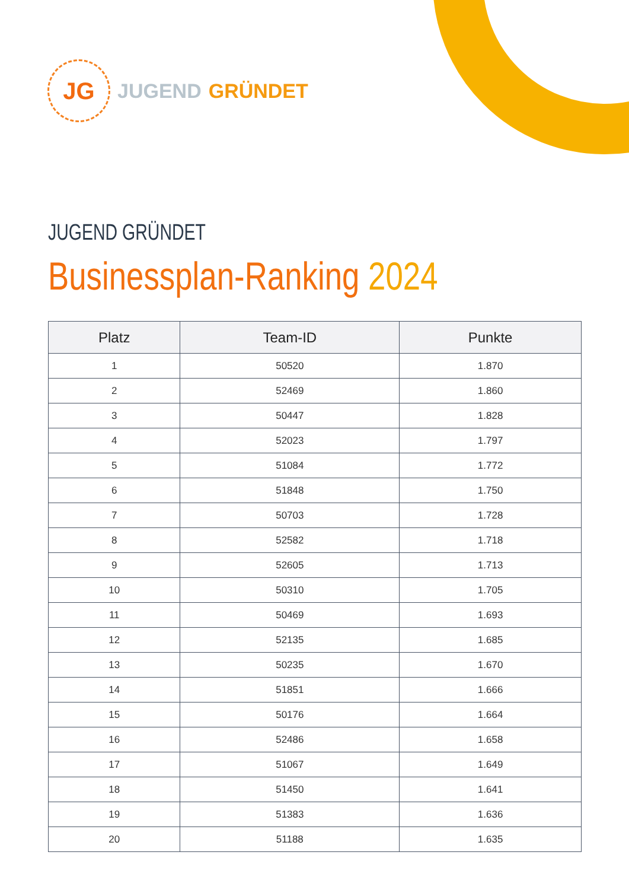JG
JUGEND GRÜNDET
JUGEND GRÜNDET
Businessplan-Ranking 2024
| Platz | Team-ID | Punkte |
| --- | --- | --- |
| 1 | 50520 | 1.870 |
| 2 | 52469 | 1.860 |
| 3 | 50447 | 1.828 |
| 4 | 52023 | 1.797 |
| 5 | 51084 | 1.772 |
| 6 | 51848 | 1.750 |
| 7 | 50703 | 1.728 |
| 8 | 52582 | 1.718 |
| 9 | 52605 | 1.713 |
| 10 | 50310 | 1.705 |
| 11 | 50469 | 1.693 |
| 12 | 52135 | 1.685 |
| 13 | 50235 | 1.670 |
| 14 | 51851 | 1.666 |
| 15 | 50176 | 1.664 |
| 16 | 52486 | 1.658 |
| 17 | 51067 | 1.649 |
| 18 | 51450 | 1.641 |
| 19 | 51383 | 1.636 |
| 20 | 51188 | 1.635 |